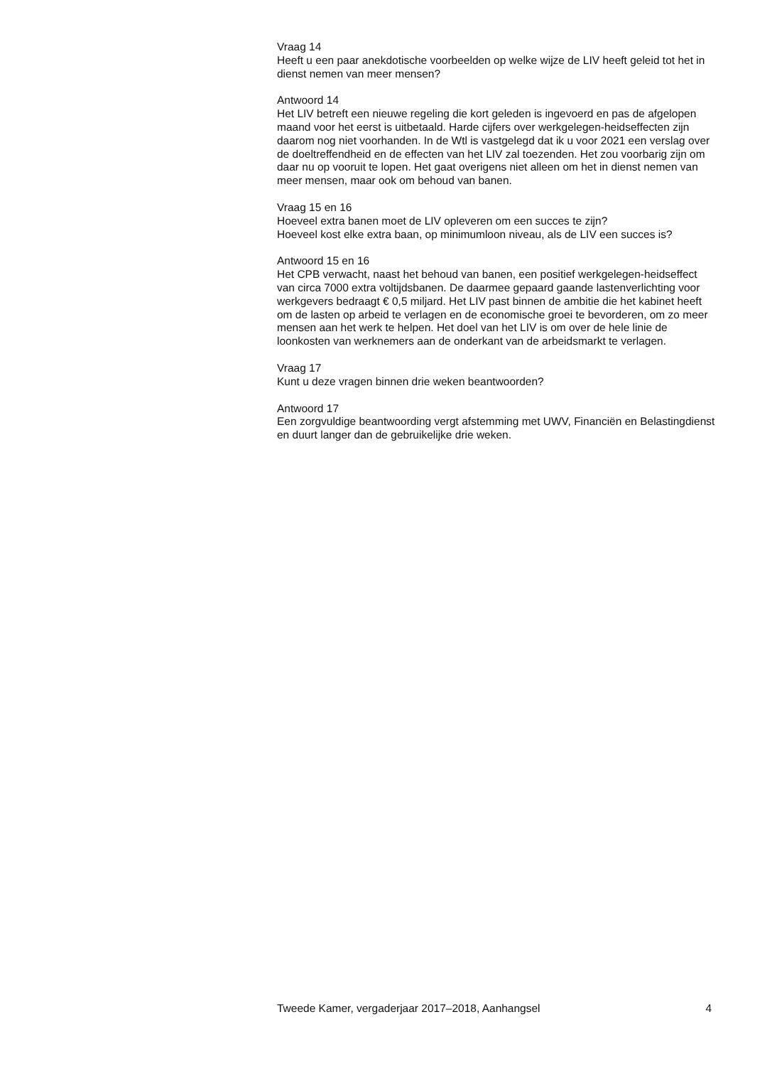Vraag 14
Heeft u een paar anekdotische voorbeelden op welke wijze de LIV heeft geleid tot het in dienst nemen van meer mensen?
Antwoord 14
Het LIV betreft een nieuwe regeling die kort geleden is ingevoerd en pas de afgelopen maand voor het eerst is uitbetaald. Harde cijfers over werkgelegen-heidseffecten zijn daarom nog niet voorhanden. In de Wtl is vastgelegd dat ik u voor 2021 een verslag over de doeltreffendheid en de effecten van het LIV zal toezenden. Het zou voorbarig zijn om daar nu op vooruit te lopen. Het gaat overigens niet alleen om het in dienst nemen van meer mensen, maar ook om behoud van banen.
Vraag 15 en 16
Hoeveel extra banen moet de LIV opleveren om een succes te zijn?
Hoeveel kost elke extra baan, op minimumloon niveau, als de LIV een succes is?
Antwoord 15 en 16
Het CPB verwacht, naast het behoud van banen, een positief werkgelegen-heidseffect van circa 7000 extra voltijdsbanen. De daarmee gepaard gaande lastenverlichting voor werkgevers bedraagt € 0,5 miljard. Het LIV past binnen de ambitie die het kabinet heeft om de lasten op arbeid te verlagen en de economische groei te bevorderen, om zo meer mensen aan het werk te helpen. Het doel van het LIV is om over de hele linie de loonkosten van werknemers aan de onderkant van de arbeidsmarkt te verlagen.
Vraag 17
Kunt u deze vragen binnen drie weken beantwoorden?
Antwoord 17
Een zorgvuldige beantwoording vergt afstemming met UWV, Financiën en Belastingdienst en duurt langer dan de gebruikelijke drie weken.
Tweede Kamer, vergaderjaar 2017–2018, Aanhangsel 4